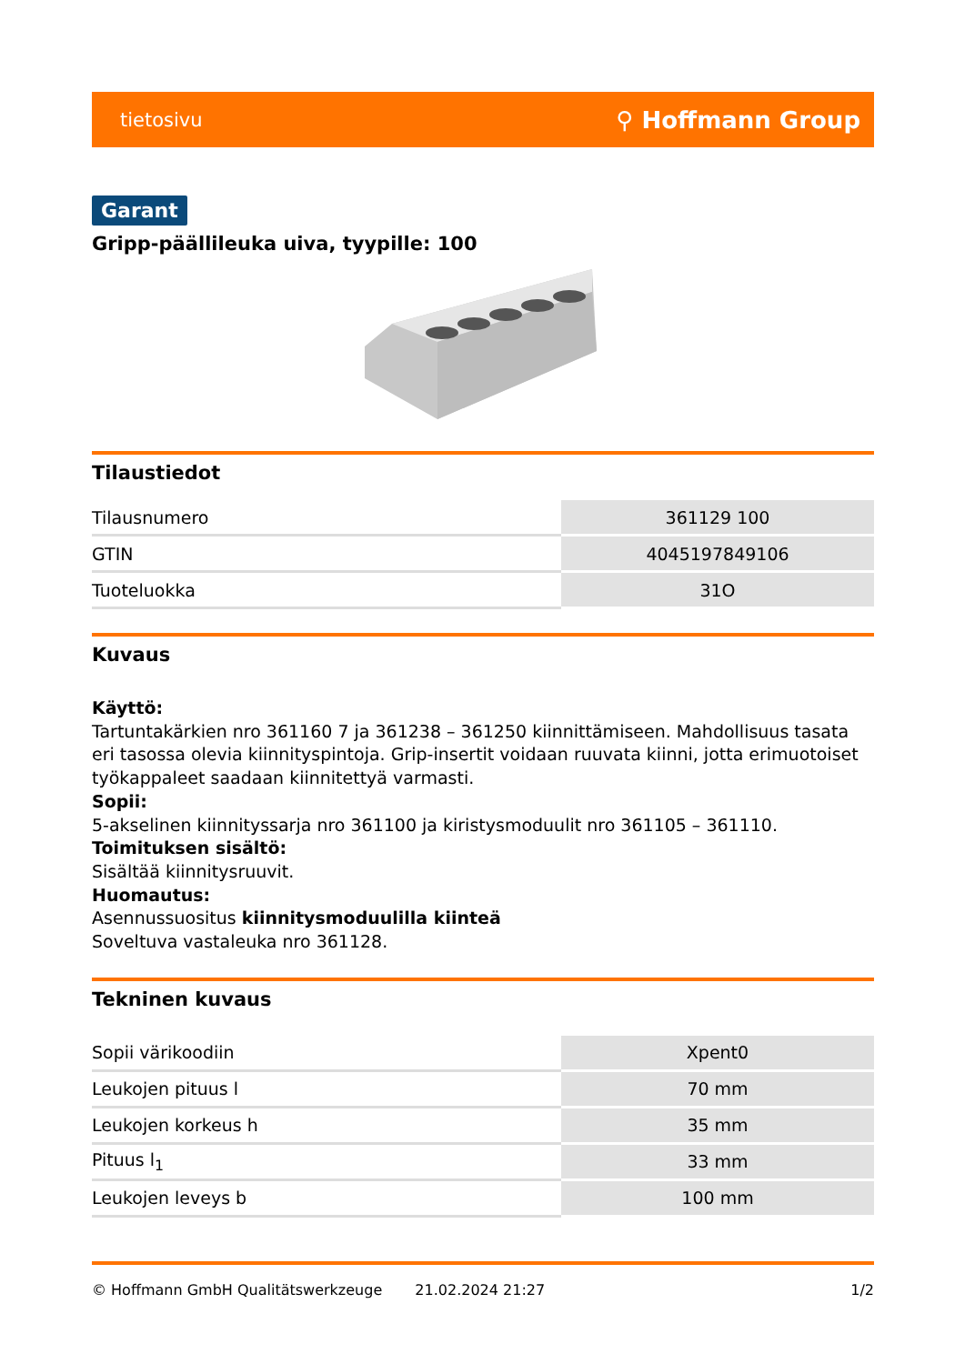tietosivu ⚲ Hoffmann Group
Garant
Gripp-päällileuka uiva, tyypille: 100
Tilaustiedot
| Tilausnumero | 361129 100 |
| GTIN | 4045197849106 |
| Tuoteluokka | 31O |
Kuvaus
Käyttö:
Tartuntakärkien nro 361160 7 ja 361238 – 361250 kiinnittämiseen. Mahdollisuus tasata
eri tasossa olevia kiinnityspintoja. Grip-insertit voidaan ruuvata kiinni, jotta erimuotoiset
työkappaleet saadaan kiinnitettyä varmasti.
Sopii:
5-akselinen kiinnityssarja nro 361100 ja kiristysmoduulit nro 361105 – 361110.
Toimituksen sisältö:
Sisältää kiinnitysruuvit.
Huomautus:
Asennussuositus kiinnitysmoduulilla kiinteä
Soveltuva vastaleuka nro 361128.
Tekninen kuvaus
| Sopii värikoodiin | Xpent0 |
| Leukojen pituus l | 70 mm |
| Leukojen korkeus h | 35 mm |
| Pituus l<sub>1</sub> | 33 mm |
| Leukojen leveys b | 100 mm |
© Hoffmann GmbH Qualitätswerkzeuge 21.02.2024 21:27 1/2